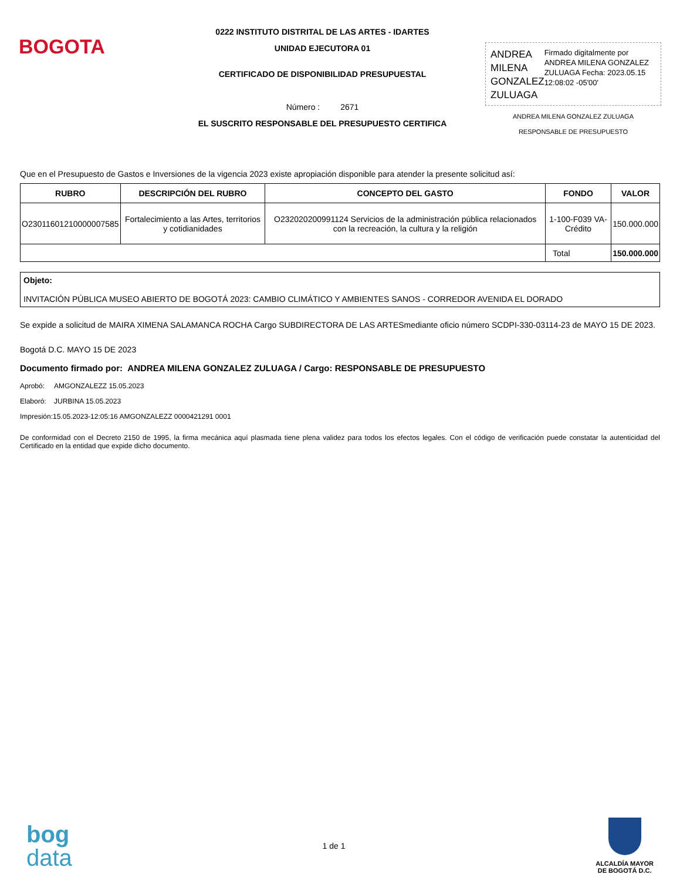BOGOTA
0222 INSTITUTO DISTRITAL DE LAS ARTES - IDARTES
UNIDAD EJECUTORA 01
CERTIFICADO DE DISPONIBILIDAD PRESUPUESTAL
Número : 2671
EL SUSCRITO RESPONSABLE DEL PRESUPUESTO CERTIFICA
ANDREA MILENA GONZALEZ ZULUAGA
Firmado digitalmente por ANDREA MILENA GONZALEZ ZULUAGA Fecha: 2023.05.15 12:08:02 -05'00'
ANDREA MILENA GONZALEZ ZULUAGA
RESPONSABLE DE PRESUPUESTO
Que en el Presupuesto de Gastos e Inversiones de la vigencia 2023 existe apropiación disponible para atender la presente solicitud así:
| RUBRO | DESCRIPCIÓN DEL RUBRO | CONCEPTO DEL GASTO | FONDO | VALOR |
| --- | --- | --- | --- | --- |
| O23011601210000007585 | Fortalecimiento a las Artes, territorios y cotidianidades | O232020200991124 Servicios de la administración pública relacionados con la recreación, la cultura y la religión | 1-100-F039 VA-Crédito | 150.000.000 |
| | | | Total | 150.000.000 |
Objeto:
INVITACIÓN PÚBLICA MUSEO ABIERTO DE BOGOTÁ 2023: CAMBIO CLIMÁTICO Y AMBIENTES SANOS - CORREDOR AVENIDA EL DORADO
Se expide a solicitud de MAIRA XIMENA SALAMANCA ROCHA Cargo SUBDIRECTORA DE LAS ARTESmediante oficio número SCDPI-330-03114-23 de MAYO 15 DE 2023.
Bogotá D.C. MAYO 15 DE 2023
Documento firmado por: ANDREA MILENA GONZALEZ ZULUAGA / Cargo: RESPONSABLE DE PRESUPUESTO
Aprobó: AMGONZALEZZ 15.05.2023
Elaboró: JURBINA 15.05.2023
Impresión:15.05.2023-12:05:16 AMGONZALEZZ 0000421291 0001
De conformidad con el Decreto 2150 de 1995, la firma mecánica aquí plasmada tiene plena validez para todos los efectos legales. Con el código de verificación puede constatar la autenticidad del Certificado en la entidad que expide dicho documento.
bog
data
1 de 1
ALCALDÍA MAYOR
DE BOGOTÁ D.C.